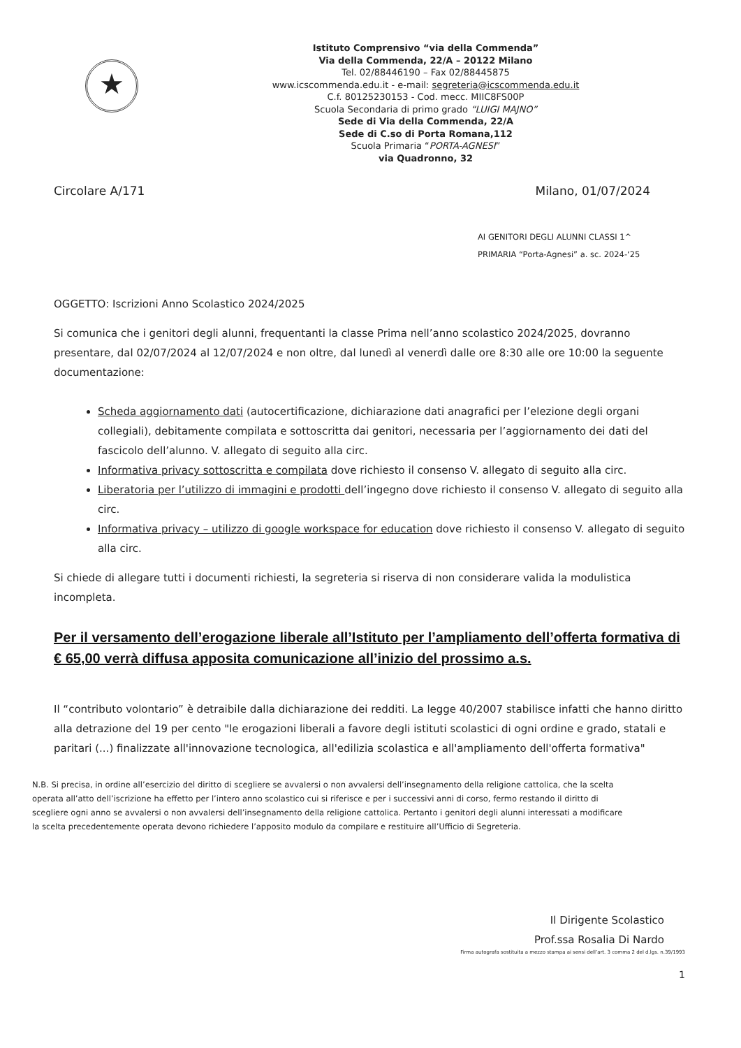★
Istituto Comprensivo “via della Commenda”
Via della Commenda, 22/A – 20122 Milano
Tel. 02/88446190 – Fax 02/88445875
www.icscommenda.edu.it - e-mail: segreteria@icscommenda.edu.it
C.f. 80125230153 - Cod. mecc. MIIC8FS00P
Scuola Secondaria di primo grado “LUIGI MAJNO”
Sede di Via della Commenda, 22/A
Sede di C.so di Porta Romana,112
Scuola Primaria “PORTA-AGNESI”
via Quadronno, 32
Circolare A/171 Milano, 01/07/2024
AI GENITORI DEGLI ALUNNI CLASSI 1^
PRIMARIA “Porta-Agnesi” a. sc. 2024-‘25
OGGETTO: Iscrizioni Anno Scolastico 2024/2025
Si comunica che i genitori degli alunni, frequentanti la classe Prima nell’anno scolastico 2024/2025, dovranno presentare, dal 02/07/2024 al 12/07/2024 e non oltre, dal lunedì al venerdì dalle ore 8:30 alle ore 10:00 la seguente documentazione:
Scheda aggiornamento dati (autocertificazione, dichiarazione dati anagrafici per l’elezione degli organi collegiali), debitamente compilata e sottoscritta dai genitori, necessaria per l’aggiornamento dei dati del fascicolo dell’alunno. V. allegato di seguito alla circ.
Informativa privacy sottoscritta e compilata dove richiesto il consenso V. allegato di seguito alla circ.
Liberatoria per l’utilizzo di immagini e prodotti dell’ingegno dove richiesto il consenso V. allegato di seguito alla circ.
Informativa privacy – utilizzo di google workspace for education dove richiesto il consenso V. allegato di seguito alla circ.
Si chiede di allegare tutti i documenti richiesti, la segreteria si riserva di non considerare valida la modulistica incompleta.
Per il versamento dell’erogazione liberale all’Istituto per l’ampliamento dell’offerta formativa di € 65,00 verrà diffusa apposita comunicazione all’inizio del prossimo a.s.
Il “contributo volontario” è detraibile dalla dichiarazione dei redditi. La legge 40/2007 stabilisce infatti che hanno diritto alla detrazione del 19 per cento "le erogazioni liberali a favore degli istituti scolastici di ogni ordine e grado, statali e paritari (...) finalizzate all'innovazione tecnologica, all'edilizia scolastica e all'ampliamento dell'offerta formativa"
N.B. Si precisa, in ordine all’esercizio del diritto di scegliere se avvalersi o non avvalersi dell’insegnamento della religione cattolica, che la scelta operata all’atto dell’iscrizione ha effetto per l’intero anno scolastico cui si riferisce e per i successivi anni di corso, fermo restando il diritto di scegliere ogni anno se avvalersi o non avvalersi dell’insegnamento della religione cattolica. Pertanto i genitori degli alunni interessati a modificare la scelta precedentemente operata devono richiedere l’apposito modulo da compilare e restituire all’Ufficio di Segreteria.
Il Dirigente Scolastico
Prof.ssa Rosalia Di Nardo
Firma autografa sostituita a mezzo stampa ai sensi dell’art. 3 comma 2 del d.lgs. n.39/1993
1